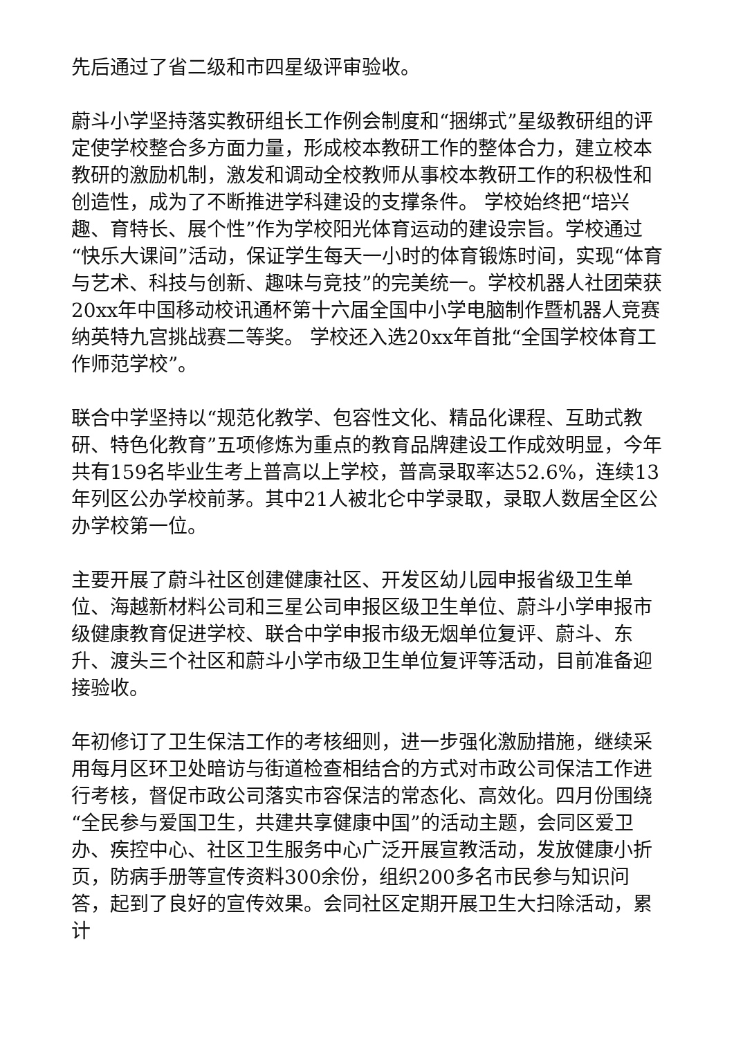先后通过了省二级和市四星级评审验收。
蔚斗小学坚持落实教研组长工作例会制度和“捆绑式”星级教研组的评定使学校整合多方面力量，形成校本教研工作的整体合力，建立校本教研的激励机制，激发和调动全校教师从事校本教研工作的积极性和创造性，成为了不断推进学科建设的支撑条件。 学校始终把“培兴趣、育特长、展个性”作为学校阳光体育运动的建设宗旨。学校通过“快乐大课间”活动，保证学生每天一小时的体育锻炼时间，实现“体育与艺术、科技与创新、趣味与竞技”的完美统一。学校机器人社团荣获20xx年中国移动校讯通杯第十六届全国中小学电脑制作暨机器人竞赛纳英特九宫挑战赛二等奖。 学校还入选20xx年首批“全国学校体育工作师范学校”。
联合中学坚持以“规范化教学、包容性文化、精品化课程、互助式教研、特色化教育”五项修炼为重点的教育品牌建设工作成效明显，今年共有159名毕业生考上普高以上学校，普高录取率达52.6%，连续13年列区公办学校前茅。其中21人被北仑中学录取，录取人数居全区公办学校第一位。
主要开展了蔚斗社区创建健康社区、开发区幼儿园申报省级卫生单位、海越新材料公司和三星公司申报区级卫生单位、蔚斗小学申报市级健康教育促进学校、联合中学申报市级无烟单位复评、蔚斗、东升、渡头三个社区和蔚斗小学市级卫生单位复评等活动，目前准备迎接验收。
年初修订了卫生保洁工作的考核细则，进一步强化激励措施，继续采用每月区环卫处暗访与街道检查相结合的方式对市政公司保洁工作进行考核，督促市政公司落实市容保洁的常态化、高效化。四月份围绕“全民参与爱国卫生，共建共享健康中国”的活动主题，会同区爱卫办、疾控中心、社区卫生服务中心广泛开展宣教活动，发放健康小折页，防病手册等宣传资料300余份，组织200多名市民参与知识问答，起到了良好的宣传效果。会同社区定期开展卫生大扫除活动，累计